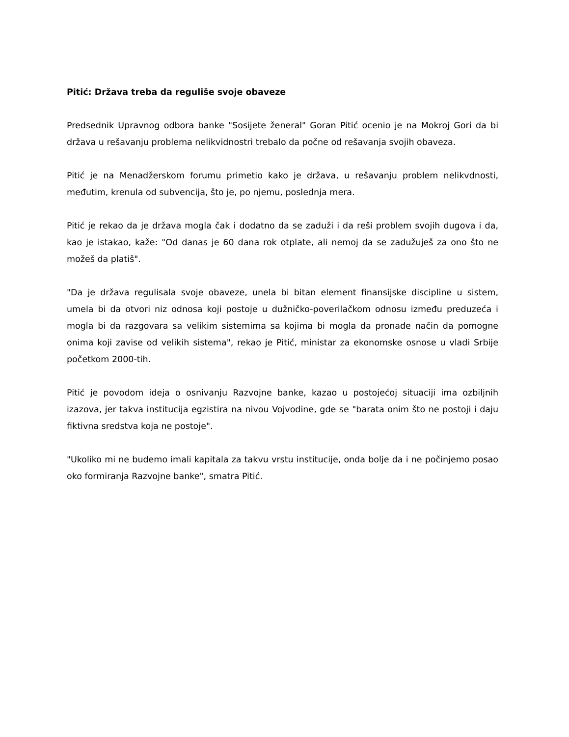Pitić: Država treba da reguliše svoje obaveze
Predsednik Upravnog odbora banke "Sosijete ženeral" Goran Pitić ocenio je na Mokroj Gori da bi država u rešavanju problema nelikvidnostri trebalo da počne od rešavanja svojih obaveza.
Pitić je na Menadžerskom forumu primetio kako je država, u rešavanju problem nelikvdnosti, međutim, krenula od subvencija, što je, po njemu, poslednja mera.
Pitić je rekao da je država mogla čak i dodatno da se zaduži i da reši problem svojih dugova i da, kao je istakao, kaže: "Od danas je 60 dana rok otplate, ali nemoj da se zadužuješ za ono što ne možeš da platiš".
"Da je država regulisala svoje obaveze, unela bi bitan element finansijske discipline u sistem, umela bi da otvori niz odnosa koji postoje u dužničko-poverilačkom odnosu između preduzeća i mogla bi da razgovara sa velikim sistemima sa kojima bi mogla da pronađe način da pomogne onima koji zavise od velikih sistema", rekao je Pitić, ministar za ekonomske osnose u vladi Srbije početkom 2000-tih.
Pitić je povodom ideja o osnivanju Razvojne banke, kazao u postojećoj situaciji ima ozbiljnih izazova, jer takva institucija egzistira na nivou Vojvodine, gde se "barata onim što ne postoji i daju fiktivna sredstva koja ne postoje".
"Ukoliko mi ne budemo imali kapitala za takvu vrstu institucije, onda bolje da i ne počinjemo posao oko formiranja Razvojne banke", smatra Pitić.